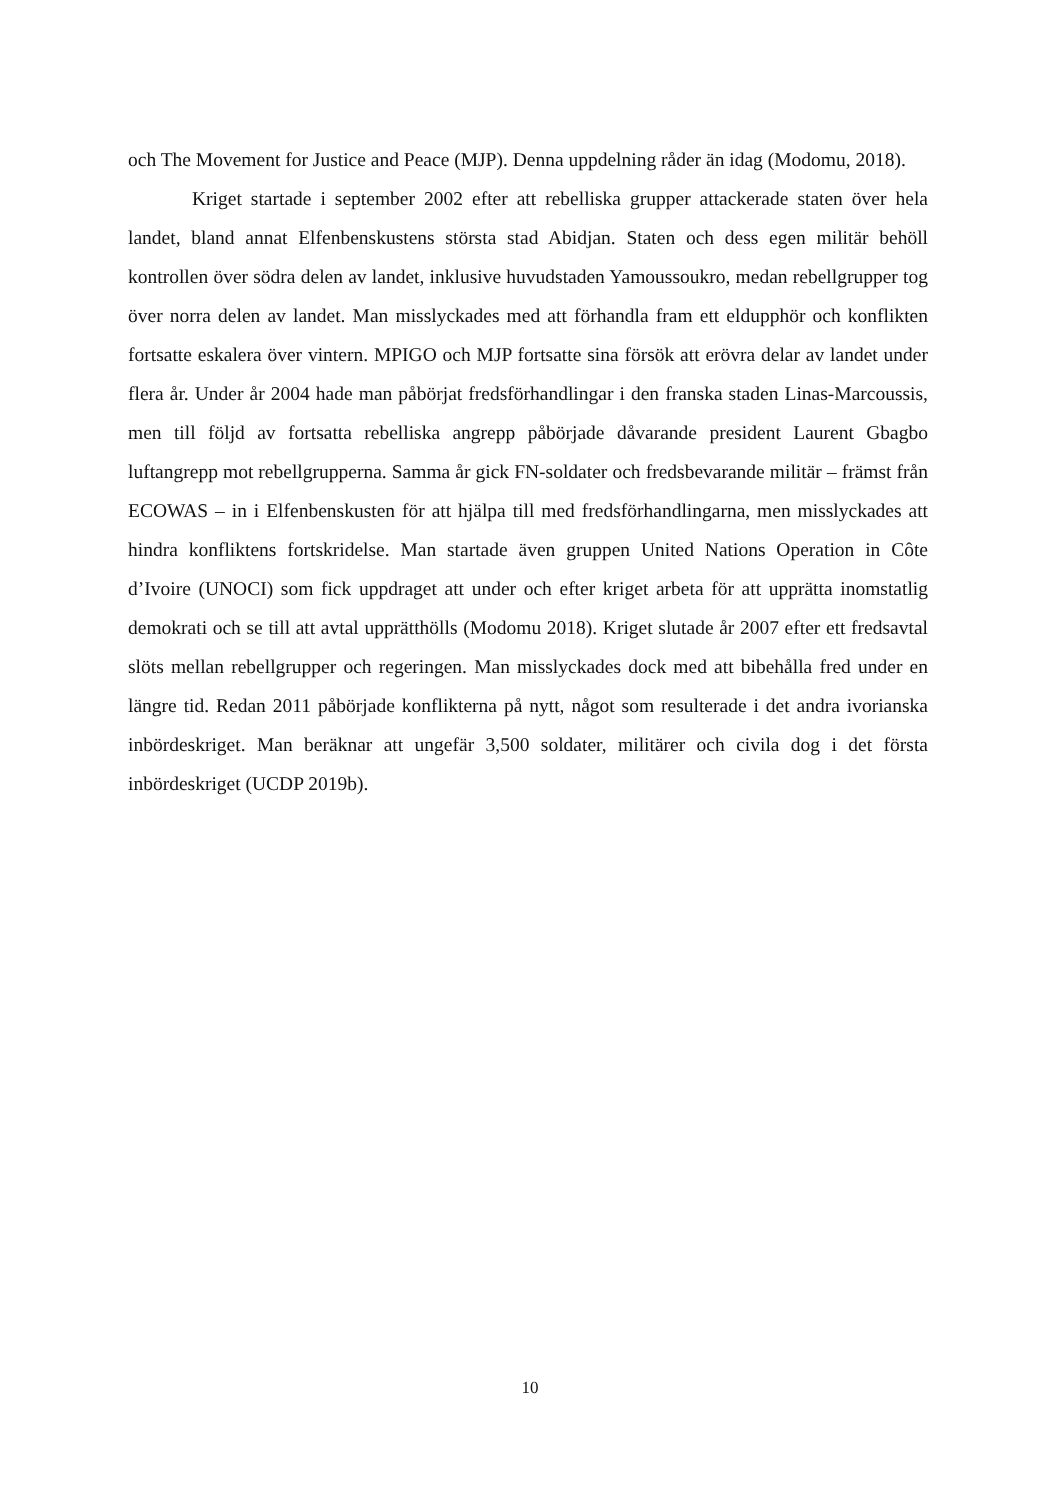och The Movement for Justice and Peace (MJP). Denna uppdelning råder än idag (Modomu, 2018).
Kriget startade i september 2002 efter att rebelliska grupper attackerade staten över hela landet, bland annat Elfenbenskustens största stad Abidjan. Staten och dess egen militär behöll kontrollen över södra delen av landet, inklusive huvudstaden Yamoussoukro, medan rebellgrupper tog över norra delen av landet. Man misslyckades med att förhandla fram ett eldupphör och konflikten fortsatte eskalera över vintern. MPIGO och MJP fortsatte sina försök att erövra delar av landet under flera år. Under år 2004 hade man påbörjat fredsförhandlingar i den franska staden Linas-Marcoussis, men till följd av fortsatta rebelliska angrepp påbörjade dåvarande president Laurent Gbagbo luftangrepp mot rebellgrupperna. Samma år gick FN-soldater och fredsbevarande militär – främst från ECOWAS – in i Elfenbenskusten för att hjälpa till med fredsförhandlingarna, men misslyckades att hindra konfliktens fortskridelse. Man startade även gruppen United Nations Operation in Côte d’Ivoire (UNOCI) som fick uppdraget att under och efter kriget arbeta för att upprätta inomstatlig demokrati och se till att avtal upprätthölls (Modomu 2018). Kriget slutade år 2007 efter ett fredsavtal slöts mellan rebellgrupper och regeringen. Man misslyckades dock med att bibehålla fred under en längre tid. Redan 2011 påbörjade konflikterna på nytt, något som resulterade i det andra ivorianska inbördeskriget. Man beräknar att ungefär 3,500 soldater, militärer och civila dog i det första inbördeskriget (UCDP 2019b).
10